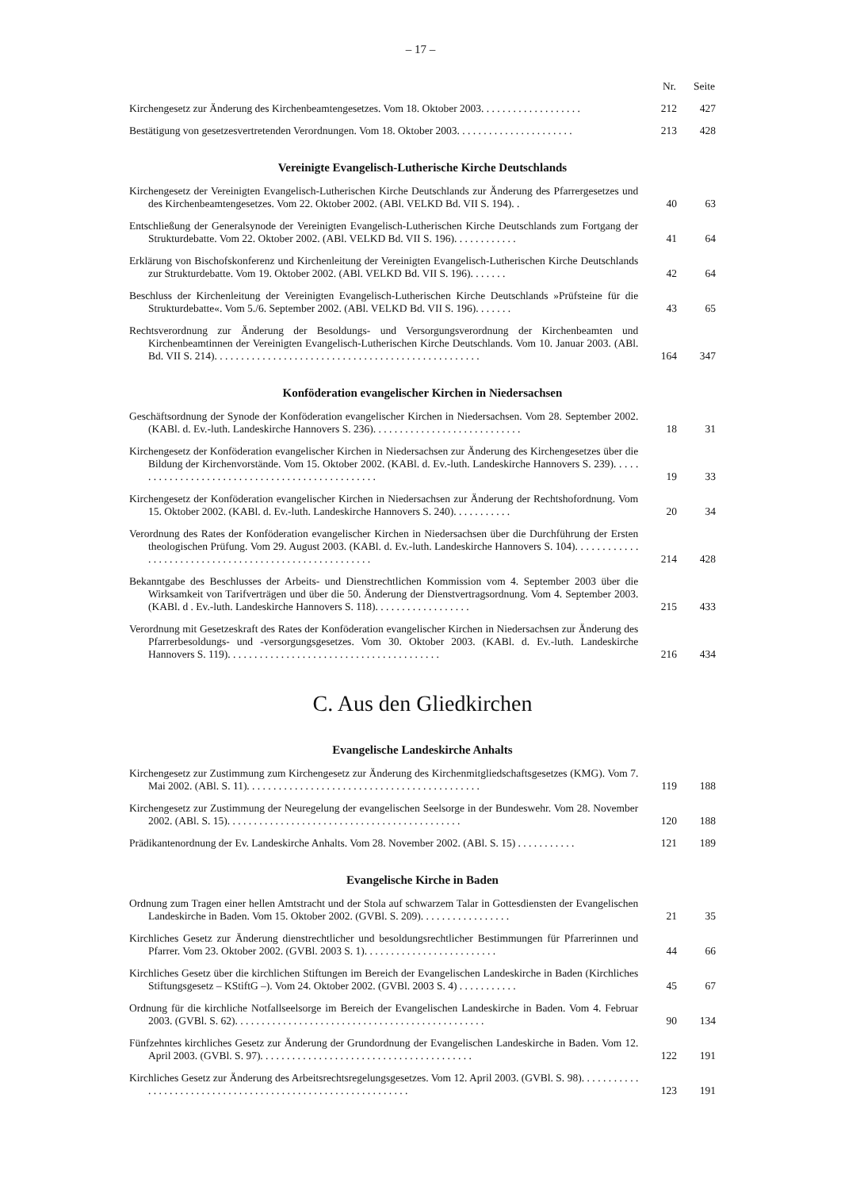– 17 –
| | Nr. | Seite |
| --- | --- | --- |
| Kirchengesetz zur Änderung des Kirchenbeamtengesetzes. Vom 18. Oktober 2003. . . . . . . . . . . . . . . . . . . | 212 | 427 |
| Bestätigung von gesetzesvertretenden Verordnungen. Vom 18. Oktober 2003. . . . . . . . . . . . . . . . . . . . . . | 213 | 428 |
| Vereinigte Evangelisch-Lutherische Kirche Deutschlands | | |
| Kirchengesetz der Vereinigten Evangelisch-Lutherischen Kirche Deutschlands zur Änderung des Pfarrergesetzes und des Kirchenbeamtengesetzes. Vom 22. Oktober 2002. (ABl. VELKD Bd. VII S. 194). . | 40 | 63 |
| Entschließung der Generalsynode der Vereinigten Evangelisch-Lutherischen Kirche Deutschlands zum Fortgang der Strukturdebatte. Vom 22. Oktober 2002. (ABl. VELKD Bd. VII S. 196). . . . . . . . . . . . | 41 | 64 |
| Erklärung von Bischofskonferenz und Kirchenleitung der Vereinigten Evangelisch-Lutherischen Kirche Deutschlands zur Strukturdebatte. Vom 19. Oktober 2002. (ABl. VELKD Bd. VII S. 196). . . . . . . | 42 | 64 |
| Beschluss der Kirchenleitung der Vereinigten Evangelisch-Lutherischen Kirche Deutschlands »Prüfsteine für die Strukturdebatte«. Vom 5./6. September 2002. (ABl. VELKD Bd. VII S. 196). . . . . . . | 43 | 65 |
| Rechtsverordnung zur Änderung der Besoldungs- und Versorgungsverordnung der Kirchenbeamten und Kirchenbeamtinnen der Vereinigten Evangelisch-Lutherischen Kirche Deutschlands. Vom 10. Januar 2003. (ABl. Bd. VII S. 214). . . . . . . . . . . . . . . . . . . . . . . . . . . . . . . . . . . . . . . . . . . . . . . . . . | 164 | 347 |
| Konföderation evangelischer Kirchen in Niedersachsen | | |
| Geschäftsordnung der Synode der Konföderation evangelischer Kirchen in Niedersachsen. Vom 28. September 2002. (KABl. d. Ev.-luth. Landeskirche Hannovers S. 236). . . . . . . . . . . . . . . . . . . . . . . . . . . . | 18 | 31 |
| Kirchengesetz der Konföderation evangelischer Kirchen in Niedersachsen zur Änderung des Kirchengesetzes über die Bildung der Kirchenvorstände. Vom 15. Oktober 2002. (KABl. d. Ev.-luth. Landeskirche Hannovers S. 239). . . . . . . . . . . . . . . . . . . . . . . . . . . . . . . . . . . . . . . . . . . . . . . . | 19 | 33 |
| Kirchengesetz der Konföderation evangelischer Kirchen in Niedersachsen zur Änderung der Rechtshofordnung. Vom 15. Oktober 2002. (KABl. d. Ev.-luth. Landeskirche Hannovers S. 240). . . . . . . . . . . | 20 | 34 |
| Verordnung des Rates der Konföderation evangelischer Kirchen in Niedersachsen über die Durchführung der Ersten theologischen Prüfung. Vom 29. August 2003. (KABl. d. Ev.-luth. Landeskirche Hannovers S. 104). . . . . . . . . . . . . . . . . . . . . . . . . . . . . . . . . . . . . . . . . . . . . . . . . . . . . . | 214 | 428 |
| Bekanntgabe des Beschlusses der Arbeits- und Dienstrechtlichen Kommission vom 4. September 2003 über die Wirksamkeit von Tarifverträgen und über die 50. Änderung der Dienstvertragsordnung. Vom 4. September 2003. (KABl. d . Ev.-luth. Landeskirche Hannovers S. 118). . . . . . . . . . . . . . . . . . | 215 | 433 |
| Verordnung mit Gesetzeskraft des Rates der Konföderation evangelischer Kirchen in Niedersachsen zur Änderung des Pfarrerbesoldungs- und -versorgungsgesetzes. Vom 30. Oktober 2003. (KABl. d. Ev.-luth. Landeskirche Hannovers S. 119). . . . . . . . . . . . . . . . . . . . . . . . . . . . . . . . . . . . . . . . | 216 | 434 |
| C. Aus den Gliedkirchen | | |
| Evangelische Landeskirche Anhalts | | |
| Kirchengesetz zur Zustimmung zum Kirchengesetz zur Änderung des Kirchenmitgliedschaftsgesetzes (KMG). Vom 7. Mai 2002. (ABl. S. 11). . . . . . . . . . . . . . . . . . . . . . . . . . . . . . . . . . . . . . . . . . . . | 119 | 188 |
| Kirchengesetz zur Zustimmung der Neuregelung der evangelischen Seelsorge in der Bundeswehr. Vom 28. November 2002. (ABl. S. 15). . . . . . . . . . . . . . . . . . . . . . . . . . . . . . . . . . . . . . . . . . . . | 120 | 188 |
| Prädikantenordnung der Ev. Landeskirche Anhalts. Vom 28. November 2002. (ABl. S. 15) . . . . . . . . . . . | 121 | 189 |
| Evangelische Kirche in Baden | | |
| Ordnung zum Tragen einer hellen Amtstracht und der Stola auf schwarzem Talar in Gottesdiensten der Evangelischen Landeskirche in Baden. Vom 15. Oktober 2002. (GVBl. S. 209). . . . . . . . . . . . . . . . . | 21 | 35 |
| Kirchliches Gesetz zur Änderung dienstrechtlicher und besoldungsrechtlicher Bestimmungen für Pfarrerinnen und Pfarrer. Vom 23. Oktober 2002. (GVBl. 2003 S. 1). . . . . . . . . . . . . . . . . . . . . . . . . | 44 | 66 |
| Kirchliches Gesetz über die kirchlichen Stiftungen im Bereich der Evangelischen Landeskirche in Baden (Kirchliches Stiftungsgesetz – KStiftG –). Vom 24. Oktober 2002. (GVBl. 2003 S. 4) . . . . . . . . . . . | 45 | 67 |
| Ordnung für die kirchliche Notfallseelsorge im Bereich der Evangelischen Landeskirche in Baden. Vom 4. Februar 2003. (GVBl. S. 62). . . . . . . . . . . . . . . . . . . . . . . . . . . . . . . . . . . . . . . . . . . . . . . | 90 | 134 |
| Fünfzehntes kirchliches Gesetz zur Änderung der Grundordnung der Evangelischen Landeskirche in Baden. Vom 12. April 2003. (GVBl. S. 97). . . . . . . . . . . . . . . . . . . . . . . . . . . . . . . . . . . . . . . . | 122 | 191 |
| Kirchliches Gesetz zur Änderung des Arbeitsrechtsregelungsgesetzes. Vom 12. April 2003. (GVBl. S. 98). . . . . . . . . . . . . . . . . . . . . . . . . . . . . . . . . . . . . . . . . . . . . . . . . . . . . . . . . . . . | 123 | 191 |